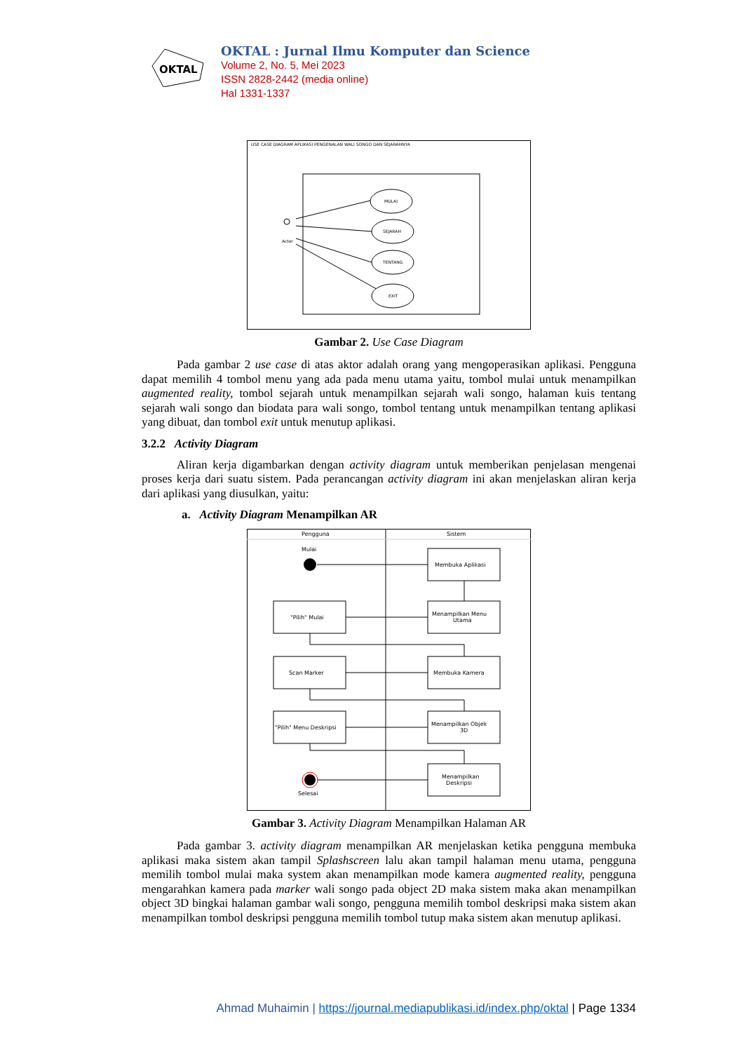OKTAL
OKTAL : Jurnal Ilmu Komputer dan Science
Volume 2, No. 5, Mei 2023
ISSN 2828-2442 (media online)
Hal 1331-1337
USE CASE DIAGRAM APLIKASI PENGENALAN WALI SONGO DAN SEJARAHNYA
Actor
MULAI
SEJARAH
TENTANG
EXIT
Gambar 2. Use Case Diagram
Pada gambar 2 use case di atas aktor adalah orang yang mengoperasikan aplikasi. Pengguna dapat memilih 4 tombol menu yang ada pada menu utama yaitu, tombol mulai untuk menampilkan augmented reality, tombol sejarah untuk menampilkan sejarah wali songo, halaman kuis tentang sejarah wali songo dan biodata para wali songo, tombol tentang untuk menampilkan tentang aplikasi yang dibuat, dan tombol exit untuk menutup aplikasi.
3.2.2 Activity Diagram
Aliran kerja digambarkan dengan activity diagram untuk memberikan penjelasan mengenai proses kerja dari suatu sistem. Pada perancangan activity diagram ini akan menjelaskan aliran kerja dari aplikasi yang diusulkan, yaitu:
a. Activity Diagram Menampilkan AR
Pengguna
Sistem
Mulai
Membuka Aplikasi
Menampilkan Menu
Utama
"Pilih" Mulai
Membuka Kamera
Scan Marker
Menampilkan Objek
3D
"Pilih" Menu Deskripsi
Menampilkan
Deskripsi
Selesai
Gambar 3. Activity Diagram Menampilkan Halaman AR
Pada gambar 3. activity diagram menampilkan AR menjelaskan ketika pengguna membuka aplikasi maka sistem akan tampil Splashscreen lalu akan tampil halaman menu utama, pengguna memilih tombol mulai maka system akan menampilkan mode kamera augmented reality, pengguna mengarahkan kamera pada marker wali songo pada object 2D maka sistem maka akan menampilkan object 3D bingkai halaman gambar wali songo, pengguna memilih tombol deskripsi maka sistem akan menampilkan tombol deskripsi pengguna memilih tombol tutup maka sistem akan menutup aplikasi.
Ahmad Muhaimin | https://journal.mediapublikasi.id/index.php/oktal | Page 1334